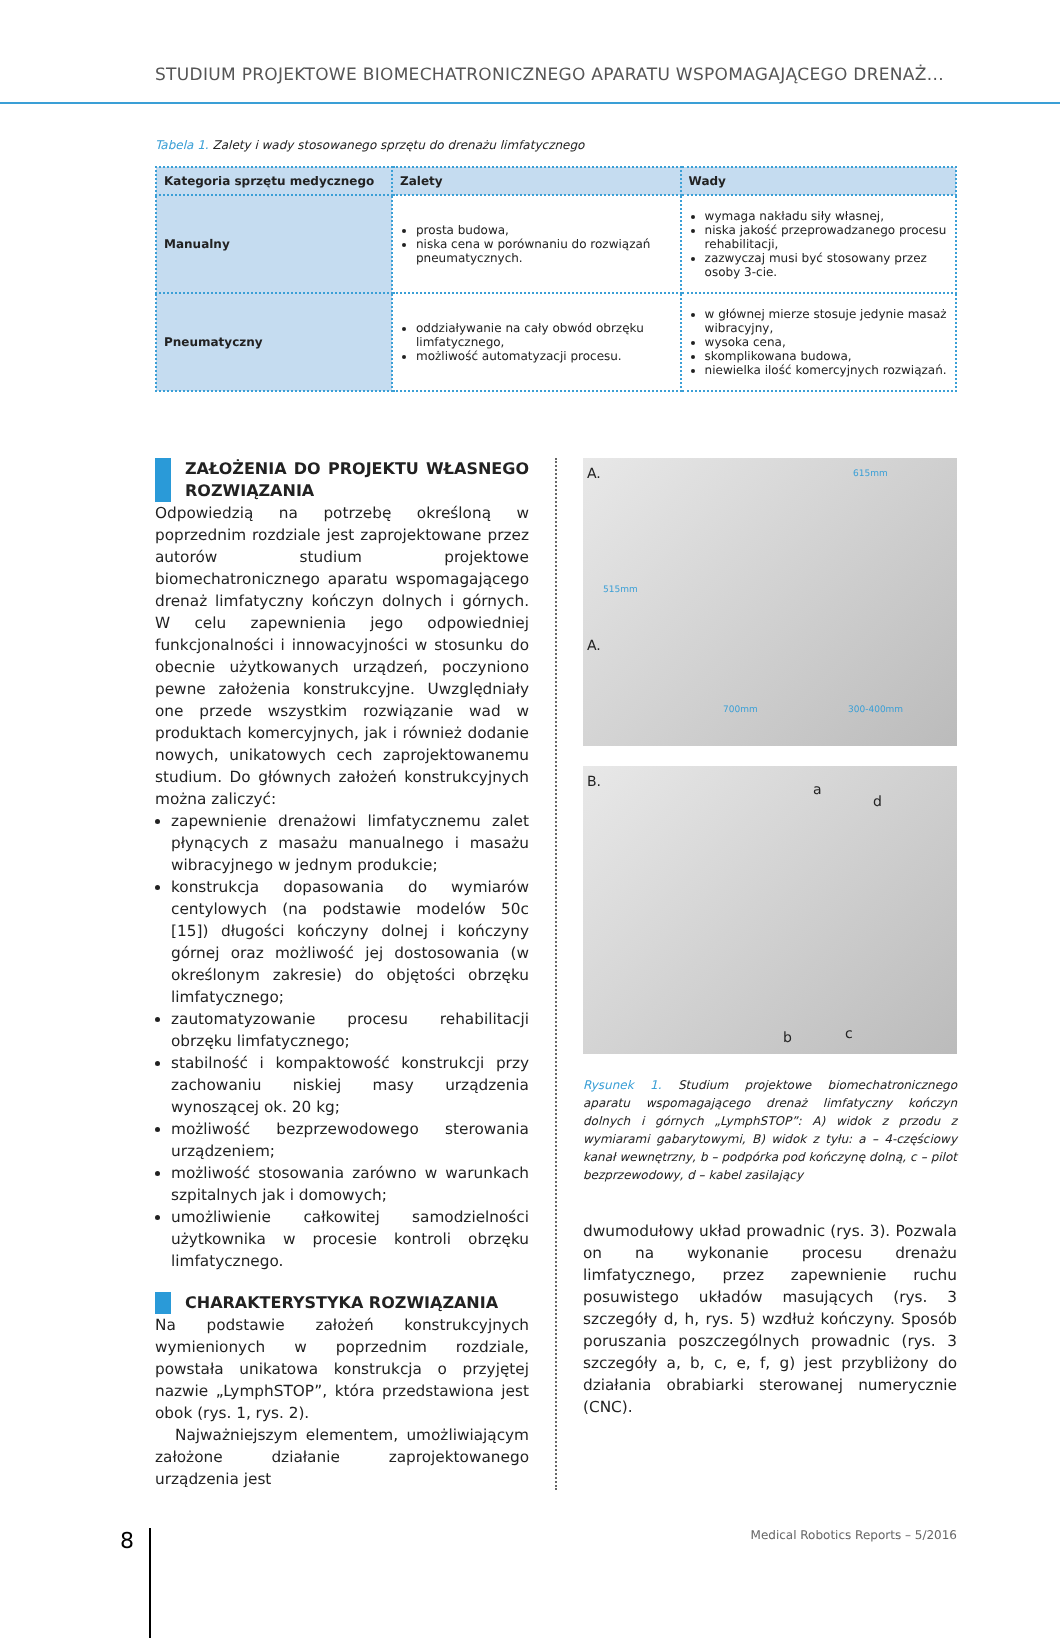STUDIUM PROJEKTOWE BIOMECHATRONICZNEGO APARATU WSPOMAGAJĄCEGO DRENAŻ...
Tabela 1. Zalety i wady stosowanego sprzętu do drenażu limfatycznego
| Kategoria sprzętu medycznego | Zalety | Wady |
| --- | --- | --- |
| Manualny | prosta budowa, niska cena w porównaniu do rozwiązań pneumatycznych. | wymaga nakładu siły własnej, niska jakość przeprowadzanego procesu rehabilitacji, zazwyczaj musi być stosowany przez osoby 3-cie. |
| Pneumatyczny | oddziaływanie na cały obwód obrzęku limfatycznego, możliwość automatyzacji procesu. | w głównej mierze stosuje jedynie masaż wibracyjny, wysoka cena, skomplikowana budowa, niewielka ilość komercyjnych rozwiązań. |
ZAŁOŻENIA DO PROJEKTU WŁASNEGO ROZWIĄZANIA
Odpowiedzią na potrzebę określoną w poprzednim rozdziale jest zaprojektowane przez autorów studium projektowe biomechatronicznego aparatu wspomagającego drenaż limfatyczny kończyn dolnych i górnych. W celu zapewnienia jego odpowiedniej funkcjonalności i innowacyjności w stosunku do obecnie użytkowanych urządzeń, poczyniono pewne założenia konstrukcyjne. Uwzględniały one przede wszystkim rozwiązanie wad w produktach komercyjnych, jak i również dodanie nowych, unikatowych cech zaprojektowanemu studium. Do głównych założeń konstrukcyjnych można zaliczyć:
zapewnienie drenażowi limfatycznemu zalet płynących z masażu manualnego i masażu wibracyjnego w jednym produkcie;
konstrukcja dopasowania do wymiarów centylowych (na podstawie modelów 50c [15]) długości kończyny dolnej i kończyny górnej oraz możliwość jej dostosowania (w określonym zakresie) do objętości obrzęku limfatycznego;
zautomatyzowanie procesu rehabilitacji obrzęku limfatycznego;
stabilność i kompaktowość konstrukcji przy zachowaniu niskiej masy urządzenia wynoszącej ok. 20 kg;
możliwość bezprzewodowego sterowania urządzeniem;
możliwość stosowania zarówno w warunkach szpitalnych jak i domowych;
umożliwienie całkowitej samodzielności użytkownika w procesie kontroli obrzęku limfatycznego.
CHARAKTERYSTYKA ROZWIĄZANIA
Na podstawie założeń konstrukcyjnych wymienionych w poprzednim rozdziale, powstała unikatowa konstrukcja o przyjętej nazwie „LymphSTOP”, która przedstawiona jest obok (rys. 1, rys. 2).
Najważniejszym elementem, umożliwiającym założone działanie zaprojektowanego urządzenia jest
A. 615mm
A.
700mm 300-400mm
515mm
B. a
d
b c
Rysunek 1. Studium projektowe biomechatronicznego aparatu wspomagającego drenaż limfatyczny kończyn dolnych i górnych „LymphSTOP”: A) widok z przodu z wymiarami gabarytowymi, B) widok z tyłu: a – 4-częściowy kanał wewnętrzny, b – podpórka pod kończynę dolną, c – pilot bezprzewodowy, d – kabel zasilający
dwumodułowy układ prowadnic (rys. 3). Pozwala on na wykonanie procesu drenażu limfatycznego, przez zapewnienie ruchu posuwistego układów masujących (rys. 3 szczegóły d, h, rys. 5) wzdłuż kończyny. Sposób poruszania poszczególnych prowadnic (rys. 3 szczegóły a, b, c, e, f, g) jest przybliżony do działania obrabiarki sterowanej numerycznie (CNC).
8
Medical Robotics Reports – 5/2016